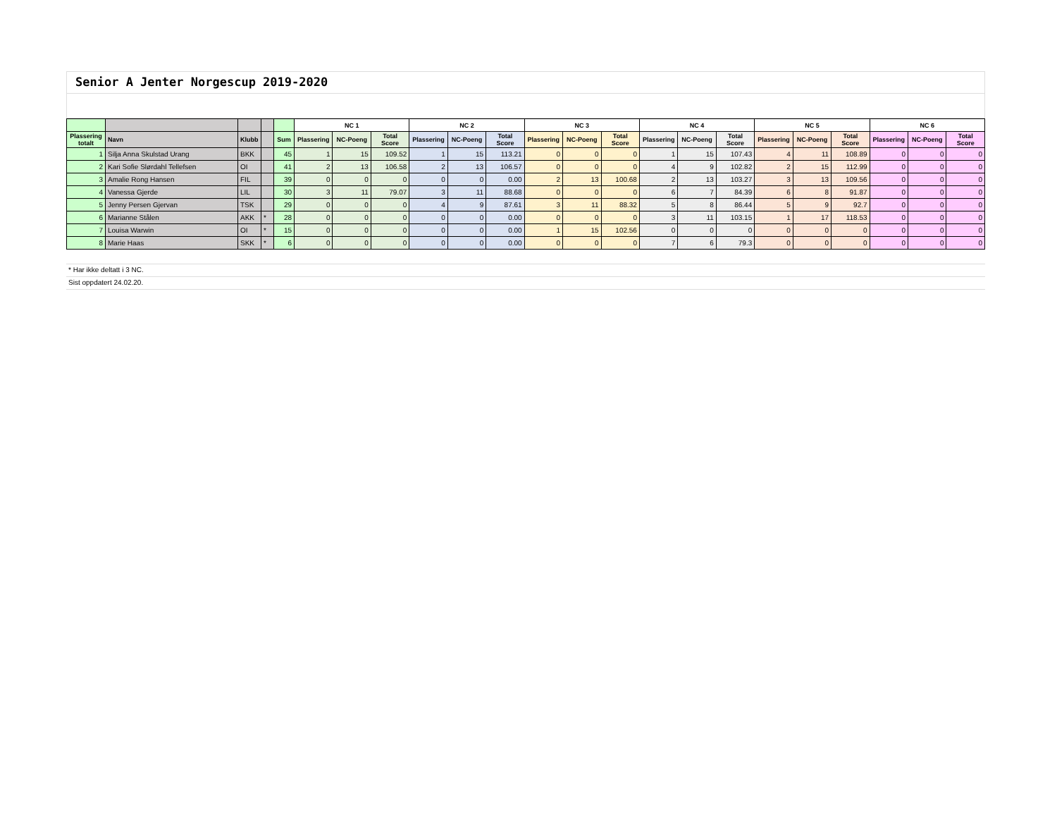Senior A Jenter Norgescup 2019-2020
| | | | | | NC 1 | | | NC 2 | | | NC 3 | | | NC 4 | | | NC 5 | | | NC 6 | | |
| --- | --- | --- | --- | --- | --- | --- | --- | --- | --- | --- | --- | --- | --- | --- | --- | --- | --- | --- | --- | --- | --- | --- |
| Plassering totalt | Navn | Klubb | | Sum | Plassering | NC-Poeng | Total Score | Plassering | NC-Poeng | Total Score | Plassering | NC-Poeng | Total Score | Plassering | NC-Poeng | Total Score | Plassering | NC-Poeng | Total Score | Plassering | NC-Poeng | Total Score |
| 1 | Silja Anna Skulstad Urang | BKK | | 45 | 1 | 15 | 109.52 | 1 | 15 | 113.21 | 0 | 0 | 0 | 1 | 15 | 107.43 | 4 | 11 | 108.89 | 0 | 0 | 0 |
| 2 | Kari Sofie Slørdahl Tellefsen | OI | | 41 | 2 | 13 | 106.58 | 2 | 13 | 106.57 | 0 | 0 | 0 | 4 | 9 | 102.82 | 2 | 15 | 112.99 | 0 | 0 | 0 |
| 3 | Amalie Rong Hansen | FIL | | 39 | 0 | 0 | 0 | 0 | 0 | 0.00 | 2 | 13 | 100.68 | 2 | 13 | 103.27 | 3 | 13 | 109.56 | 0 | 0 | 0 |
| 4 | Vanessa Gjerde | LIL | | 30 | 3 | 11 | 79.07 | 3 | 11 | 88.68 | 0 | 0 | 0 | 6 | 7 | 84.39 | 6 | 8 | 91.87 | 0 | 0 | 0 |
| 5 | Jenny Persen Gjervan | TSK | | 29 | 0 | 0 | 0 | 4 | 9 | 87.61 | 3 | 11 | 88.32 | 5 | 8 | 86.44 | 5 | 9 | 92.7 | 0 | 0 | 0 |
| 6 | Marianne Stålen | AKK | * | 28 | 0 | 0 | 0 | 0 | 0 | 0.00 | 0 | 0 | 0 | 3 | 11 | 103.15 | 1 | 17 | 118.53 | 0 | 0 | 0 |
| 7 | Louisa Warwin | OI | * | 15 | 0 | 0 | 0 | 0 | 0 | 0.00 | 1 | 15 | 102.56 | 0 | 0 | 0 | 0 | 0 | 0 | 0 | 0 | 0 |
| 8 | Marie Haas | SKK | * | 6 | 0 | 0 | 0 | 0 | 0 | 0.00 | 0 | 0 | 0 | 7 | 6 | 79.3 | 0 | 0 | 0 | 0 | 0 | 0 |
* Har ikke deltatt i 3 NC.
Sist oppdatert 24.02.20.